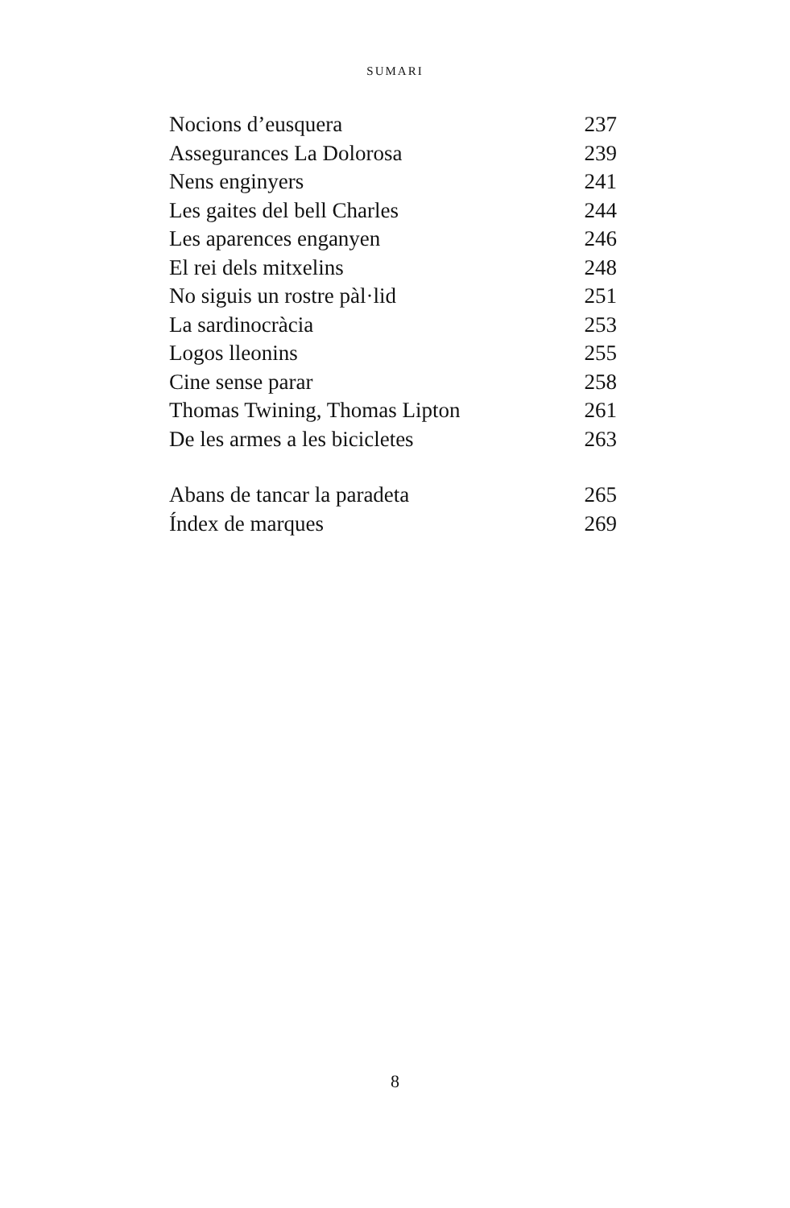SUMARI
Nocions d’eusquera 237
Assegurances La Dolorosa 239
Nens enginyers 241
Les gaites del bell Charles 244
Les aparences enganyen 246
El rei dels mitxelins 248
No siguis un rostre pàl·lid 251
La sardinocràcia 253
Logos lleonins 255
Cine sense parar 258
Thomas Twining, Thomas Lipton 261
De les armes a les bicicletes 263
Abans de tancar la paradeta 265
Índex de marques 269
8